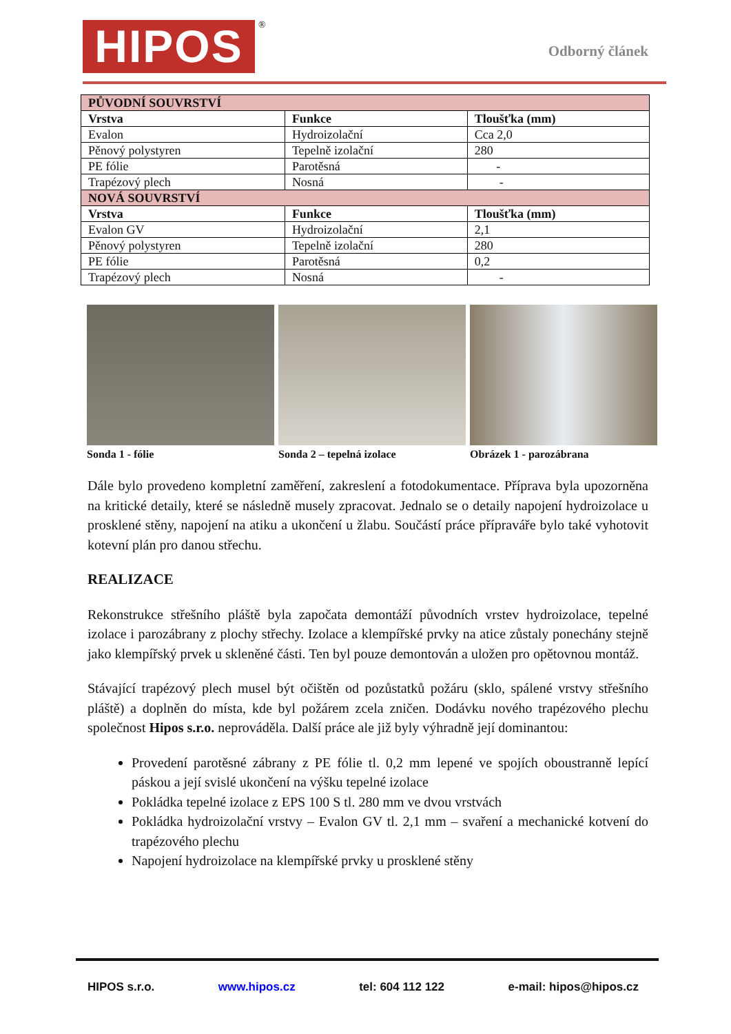HIPOS ®
Odborný článek
| PŮVODNÍ SOUVRSTVÍ | | |
| Vrstva | Funkce | Tloušťka (mm) |
| Evalon | Hydroizolační | Cca 2,0 |
| Pěnový polystyren | Tepelně izolační | 280 |
| PE fólie | Parotěsná | - |
| Trapézový plech | Nosná | - |
| NOVÁ SOUVRSTVÍ | | |
| Vrstva | Funkce | Tloušťka (mm) |
| Evalon GV | Hydroizolační | 2,1 |
| Pěnový polystyren | Tepelně izolační | 280 |
| PE fólie | Parotěsná | 0,2 |
| Trapézový plech | Nosná | - |
Sonda 1 - fólie Sonda 2 – tepelná izolace Obrázek 1 - parozábrana
Dále bylo provedeno kompletní zaměření, zakreslení a fotodokumentace. Příprava byla upozorněna na kritické detaily, které se následně musely zpracovat. Jednalo se o detaily napojení hydroizolace u prosklené stěny, napojení na atiku a ukončení u žlabu. Součástí práce přípraváře bylo také vyhotovit kotevní plán pro danou střechu.
REALIZACE
Rekonstrukce střešního pláště byla započata demontáží původních vrstev hydroizolace, tepelné izolace i parozábrany z plochy střechy. Izolace a klempířské prvky na atice zůstaly ponechány stejně jako klempířský prvek u skleněné části. Ten byl pouze demontován a uložen pro opětovnou montáž.
Stávající trapézový plech musel být očištěn od pozůstatků požáru (sklo, spálené vrstvy střešního pláště) a doplněn do místa, kde byl požárem zcela zničen. Dodávku nového trapézového plechu společnost Hipos s.r.o. neprováděla. Další práce ale již byly výhradně její dominantou:
Provedení parotěsné zábrany z PE fólie tl. 0,2 mm lepené ve spojích oboustranně lepící páskou a její svislé ukončení na výšku tepelné izolace
Pokládka tepelné izolace z EPS 100 S tl. 280 mm ve dvou vrstvách
Pokládka hydroizolační vrstvy – Evalon GV tl. 2,1 mm – svaření a mechanické kotvení do trapézového plechu
Napojení hydroizolace na klempířské prvky u prosklené stěny
HIPOS s.r.o. www.hipos.cz tel: 604 112 122 e-mail: hipos@hipos.cz